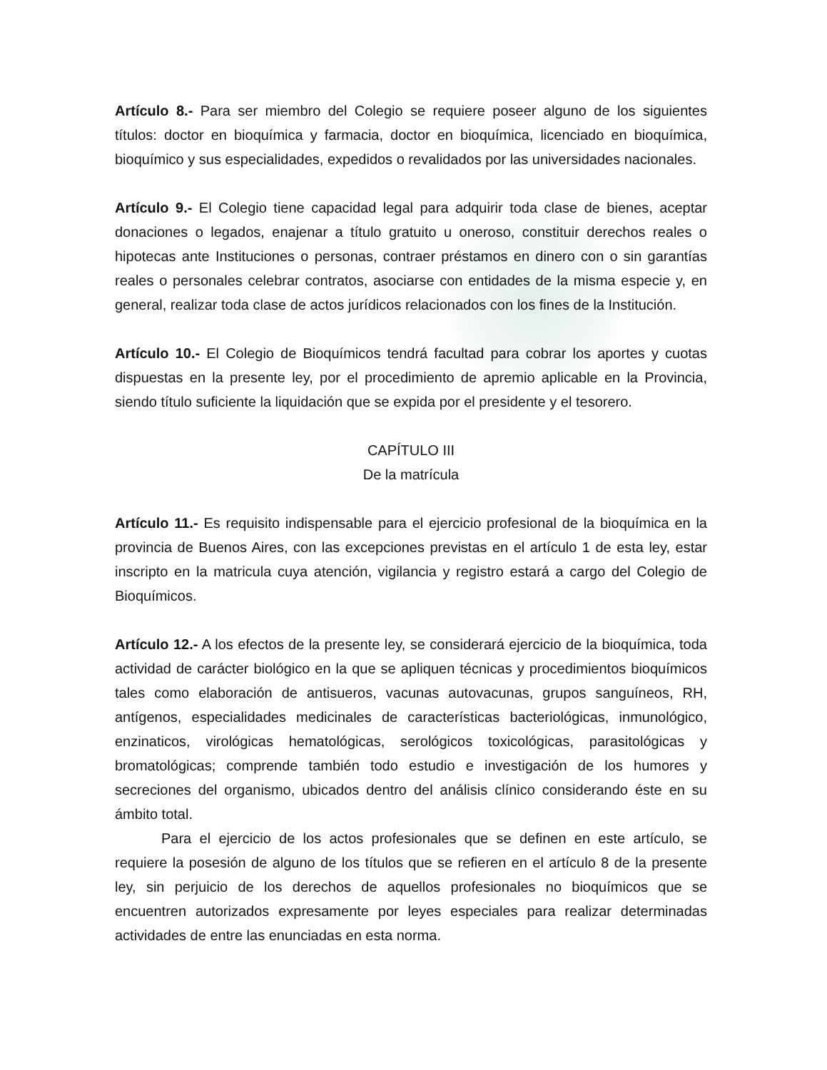Artículo 8.- Para ser miembro del Colegio se requiere poseer alguno de los siguientes títulos: doctor en bioquímica y farmacia, doctor en bioquímica, licenciado en bioquímica, bioquímico y sus especialidades, expedidos o revalidados por las universidades nacionales.
Artículo 9.- El Colegio tiene capacidad legal para adquirir toda clase de bienes, aceptar donaciones o legados, enajenar a título gratuito u oneroso, constituir derechos reales o hipotecas ante Instituciones o personas, contraer préstamos en dinero con o sin garantías reales o personales celebrar contratos, asociarse con entidades de la misma especie y, en general, realizar toda clase de actos jurídicos relacionados con los fines de la Institución.
Artículo 10.- El Colegio de Bioquímicos tendrá facultad para cobrar los aportes y cuotas dispuestas en la presente ley, por el procedimiento de apremio aplicable en la Provincia, siendo título suficiente la liquidación que se expida por el presidente y el tesorero.
CAPÍTULO III
De la matrícula
Artículo 11.- Es requisito indispensable para el ejercicio profesional de la bioquímica en la provincia de Buenos Aires, con las excepciones previstas en el artículo 1 de esta ley, estar inscripto en la matricula cuya atención, vigilancia y registro estará a cargo del Colegio de Bioquímicos.
Artículo 12.- A los efectos de la presente ley, se considerará ejercicio de la bioquímica, toda actividad de carácter biológico en la que se apliquen técnicas y procedimientos bioquímicos tales como elaboración de antisueros, vacunas autovacunas, grupos sanguíneos, RH, antígenos, especialidades medicinales de características bacteriológicas, inmunológico, enzinaticos, virológicas hematológicas, serológicos toxicológicas, parasitológicas y bromatológicas; comprende también todo estudio e investigación de los humores y secreciones del organismo, ubicados dentro del análisis clínico considerando éste en su ámbito total.
Para el ejercicio de los actos profesionales que se definen en este artículo, se requiere la posesión de alguno de los títulos que se refieren en el artículo 8 de la presente ley, sin perjuicio de los derechos de aquellos profesionales no bioquímicos que se encuentren autorizados expresamente por leyes especiales para realizar determinadas actividades de entre las enunciadas en esta norma.